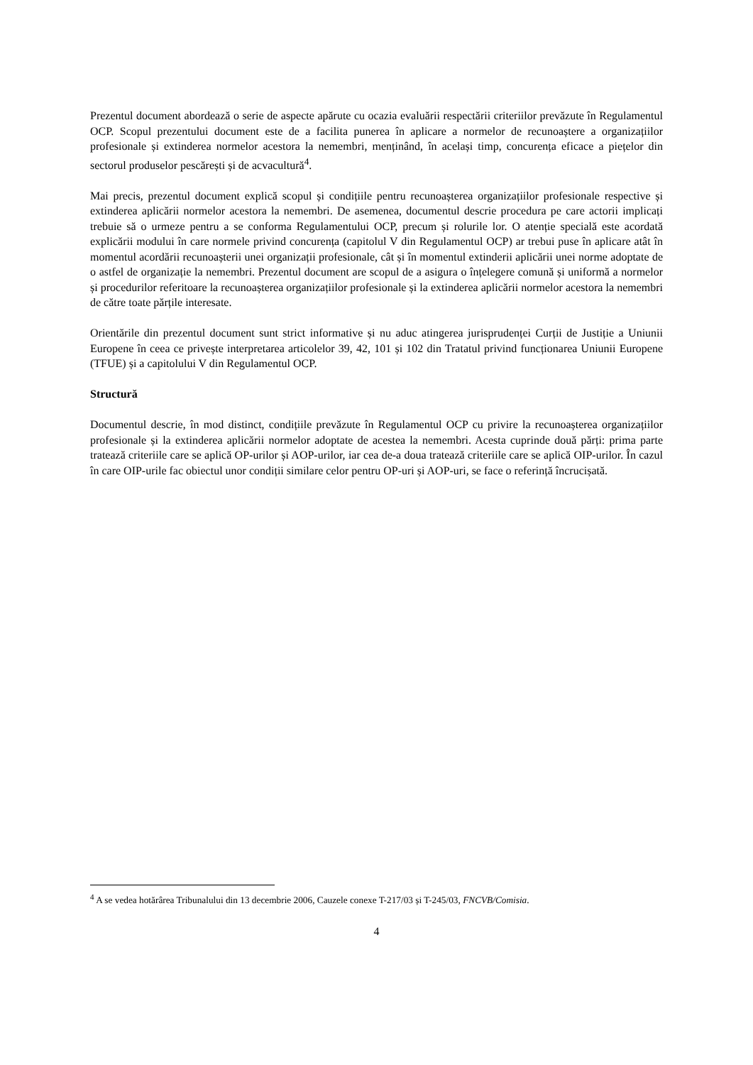Prezentul document abordează o serie de aspecte apărute cu ocazia evaluării respectării criteriilor prevăzute în Regulamentul OCP. Scopul prezentului document este de a facilita punerea în aplicare a normelor de recunoaștere a organizațiilor profesionale și extinderea normelor acestora la nemembri, menținând, în același timp, concurența eficace a piețelor din sectorul produselor pescărești și de acvacultură<sup>4</sup>.
Mai precis, prezentul document explică scopul și condițiile pentru recunoașterea organizațiilor profesionale respective și extinderea aplicării normelor acestora la nemembri. De asemenea, documentul descrie procedura pe care actorii implicați trebuie să o urmeze pentru a se conforma Regulamentului OCP, precum și rolurile lor. O atenție specială este acordată explicării modului în care normele privind concurența (capitolul V din Regulamentul OCP) ar trebui puse în aplicare atât în momentul acordării recunoașterii unei organizații profesionale, cât și în momentul extinderii aplicării unei norme adoptate de o astfel de organizație la nemembri. Prezentul document are scopul de a asigura o înțelegere comună și uniformă a normelor și procedurilor referitoare la recunoașterea organizațiilor profesionale și la extinderea aplicării normelor acestora la nemembri de către toate părțile interesate.
Orientările din prezentul document sunt strict informative și nu aduc atingerea jurisprudenței Curții de Justiție a Uniunii Europene în ceea ce privește interpretarea articolelor 39, 42, 101 și 102 din Tratatul privind funcționarea Uniunii Europene (TFUE) și a capitolului V din Regulamentul OCP.
Structură
Documentul descrie, în mod distinct, condițiile prevăzute în Regulamentul OCP cu privire la recunoașterea organizațiilor profesionale și la extinderea aplicării normelor adoptate de acestea la nemembri. Acesta cuprinde două părți: prima parte tratează criteriile care se aplică OP-urilor și AOP-urilor, iar cea de-a doua tratează criteriile care se aplică OIP-urilor. În cazul în care OIP-urile fac obiectul unor condiții similare celor pentru OP-uri și AOP-uri, se face o referință încrucișată.
<sup>4</sup> A se vedea hotărârea Tribunalului din 13 decembrie 2006, Cauzele conexe T-217/03 și T-245/03, FNCVB/Comisia.
4